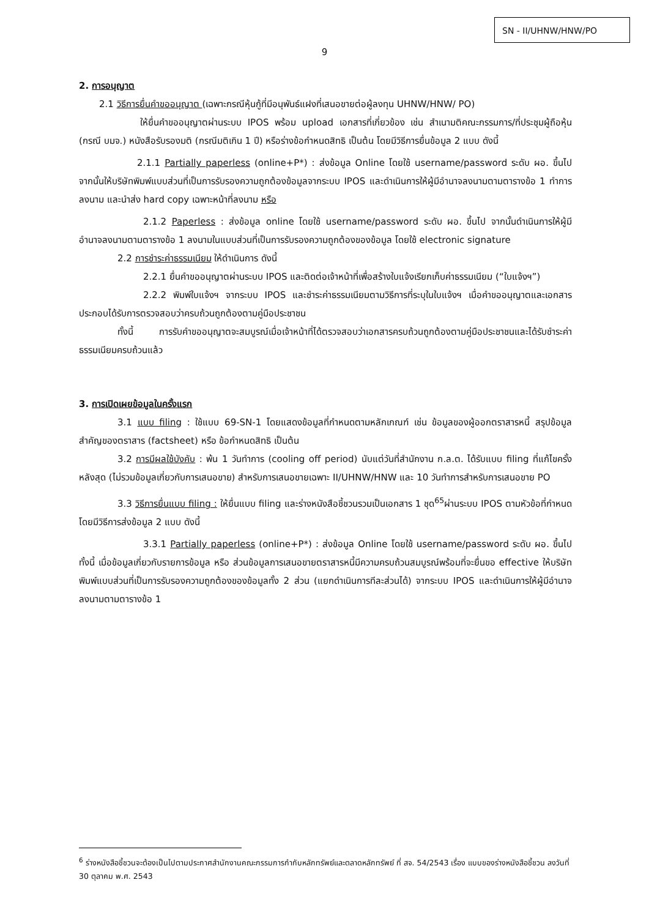SN - II/UHNW/HNW/PO
9
2. การอนุญาต
2.1 วิธีการยื่นคำขออนุญาต (เฉพาะกรณีหุ้นกู้ที่มีอนุพันธ์แฝงที่เสนอขายต่อผู้ลงทุน UHNW/HNW/ PO)
ให้ยื่นคำขออนุญาตผ่านระบบ IPOS พร้อม upload เอกสารที่เกี่ยวข้อง เช่น สำเนามติคณะกรรมการ/ที่ประชุมผู้ถือหุ้น (กรณี บมจ.) หนังสือรับรองมติ (กรณีมติเกิน 1 ปี) หรือร่างข้อกำหนดสิทธิ เป็นต้น โดยมีวิธีการยื่นข้อมูล 2 แบบ ดังนี้
2.1.1 Partially paperless (online+P*) : ส่งข้อมูล Online โดยใช้ username/password ระดับ ผอ. ขึ้นไป จากนั้นให้บริษัทพิมพ์แบบส่วนที่เป็นการรับรองความถูกต้องข้อมูลจากระบบ IPOS และดำเนินการให้ผู้มีอำนาจลงนามตามตารางข้อ 1 ทำการลงนาม และนำส่ง hard copy เฉพาะหน้าที่ลงนาม หรือ
2.1.2 Paperless : ส่งข้อมูล online โดยใช้ username/password ระดับ ผอ. ขึ้นไป จากนั้นดำเนินการให้ผู้มีอำนาจลงนามตามตารางข้อ 1 ลงนามในแบบส่วนที่เป็นการรับรองความถูกต้องของข้อมูล โดยใช้ electronic signature
2.2 การชำระค่าธรรมเนียม ให้ดำเนินการ ดังนี้
2.2.1 ยื่นคำขออนุญาตผ่านระบบ IPOS และติดต่อเจ้าหน้าที่เพื่อสร้างใบแจ้งเรียกเก็บค่าธรรมเนียม (“ใบแจ้งฯ”)
2.2.2 พิมพ์ใบแจ้งฯ จากระบบ IPOS และชำระค่าธรรมเนียมตามวิธีการที่ระบุในใบแจ้งฯ เมื่อคำขออนุญาตและเอกสารประกอบได้รับการตรวจสอบว่าครบถ้วนถูกต้องตามคู่มือประชาชน
ทั้งนี้ การรับคำขออนุญาตจะสมบูรณ์เมื่อเจ้าหน้าที่ได้ตรวจสอบว่าเอกสารครบถ้วนถูกต้องตามคู่มือประชาชนและได้รับชำระค่าธรรมเนียมครบถ้วนแล้ว
3. การเปิดเผยข้อมูลในครั้งแรก
3.1 แบบ filing : ใช้แบบ 69-SN-1 โดยแสดงข้อมูลที่กำหนดตามหลักเกณฑ์ เช่น ข้อมูลของผู้ออกตราสารหนี้ สรุปข้อมูลสำคัญของตราสาร (factsheet) หรือ ข้อกำหนดสิทธิ เป็นต้น
3.2 การมีผลใช้บังคับ : พ้น 1 วันทำการ (cooling off period) นับแต่วันที่สำนักงาน ก.ล.ต. ได้รับแบบ filing ที่แก้ไขครั้งหลังสุด (ไม่รวมข้อมูลเกี่ยวกับการเสนอขาย) สำหรับการเสนอขายเฉพาะ II/UHNW/HNW และ 10 วันทำการสำหรับการเสนอขาย PO
3.3 วิธีการยื่นแบบ filing : ให้ยื่นแบบ filing และร่างหนังสือชี้ชวนรวมเป็นเอกสาร 1 ชุด<sup>65</sup>ผ่านระบบ IPOS ตามหัวข้อที่กำหนด โดยมีวิธีการส่งข้อมูล 2 แบบ ดังนี้
3.3.1 Partially paperless (online+P*) : ส่งข้อมูล Online โดยใช้ username/password ระดับ ผอ. ขึ้นไป ทั้งนี้ เมื่อข้อมูลเกี่ยวกับรายการข้อมูล หรือ ส่วนข้อมูลการเสนอขายตราสารหนี้มีความครบถ้วนสมบูรณ์พร้อมที่จะยื่นขอ effective ให้บริษัทพิมพ์แบบส่วนที่เป็นการรับรองความถูกต้องของข้อมูลทั้ง 2 ส่วน (แยกดำเนินการทีละส่วนได้) จากระบบ IPOS และดำเนินการให้ผู้มีอำนาจลงนามตามตารางข้อ 1
<sup>6</sup> ร่างหนังสือชี้ชวนจะต้องเป็นไปตามประกาศสำนักงานคณะกรรมการกำกับหลักทรัพย์และตลาดหลักทรัพย์ ที่ สจ. 54/2543 เรื่อง แบบของร่างหนังสือชี้ชวน ลงวันที่ 30 ตุลาคม พ.ศ. 2543